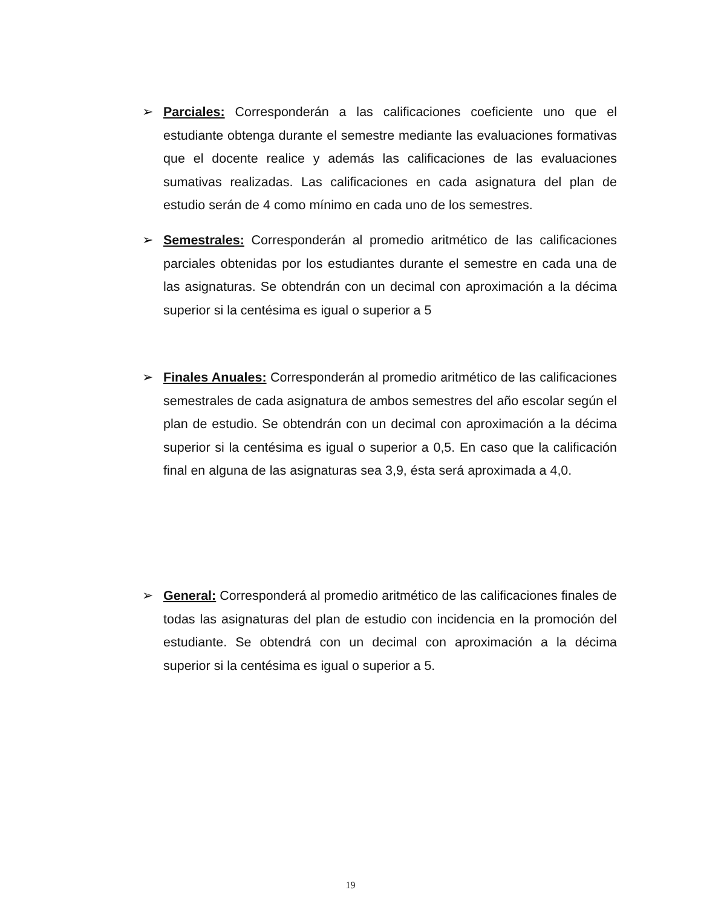➢ Parciales: Corresponderán a las calificaciones coeficiente uno que el estudiante obtenga durante el semestre mediante las evaluaciones formativas que el docente realice y además las calificaciones de las evaluaciones sumativas realizadas. Las calificaciones en cada asignatura del plan de estudio serán de 4 como mínimo en cada uno de los semestres.
➢ Semestrales: Corresponderán al promedio aritmético de las calificaciones parciales obtenidas por los estudiantes durante el semestre en cada una de las asignaturas. Se obtendrán con un decimal con aproximación a la décima superior si la centésima es igual o superior a 5
➢ Finales Anuales: Corresponderán al promedio aritmético de las calificaciones semestrales de cada asignatura de ambos semestres del año escolar según el plan de estudio. Se obtendrán con un decimal con aproximación a la décima superior si la centésima es igual o superior a 0,5. En caso que la calificación final en alguna de las asignaturas sea 3,9, ésta será aproximada a 4,0.
➢ General: Corresponderá al promedio aritmético de las calificaciones finales de todas las asignaturas del plan de estudio con incidencia en la promoción del estudiante. Se obtendrá con un decimal con aproximación a la décima superior si la centésima es igual o superior a 5.
19